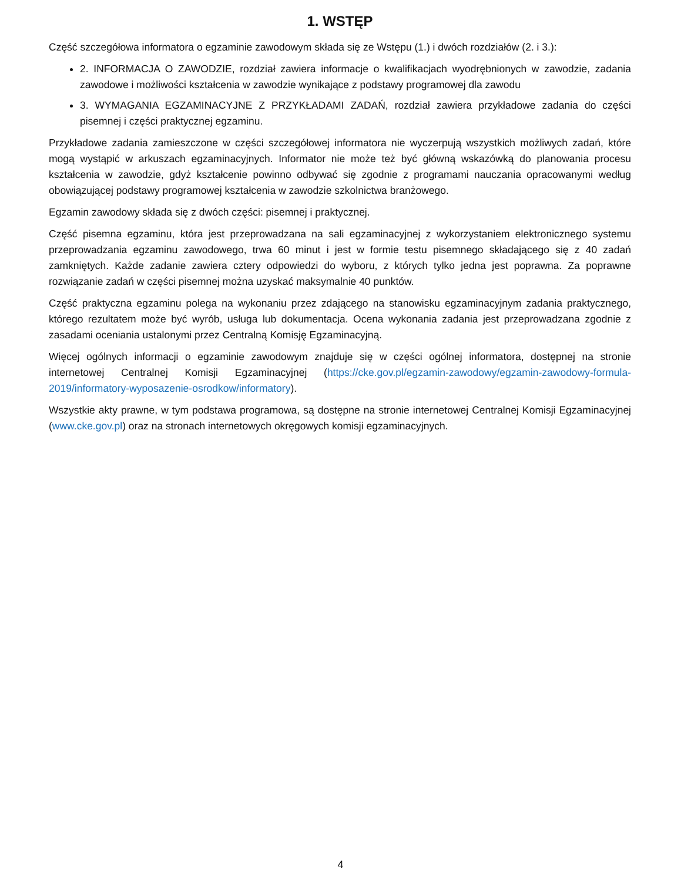1. WSTĘP
Część szczegółowa informatora o egzaminie zawodowym składa się ze Wstępu (1.) i dwóch rozdziałów (2. i 3.):
2. INFORMACJA O ZAWODZIE, rozdział zawiera informacje o kwalifikacjach wyodrębnionych w zawodzie, zadania zawodowe i możliwości kształcenia w zawodzie wynikające z podstawy programowej dla zawodu
3. WYMAGANIA EGZAMINACYJNE Z PRZYKŁADAMI ZADAŃ, rozdział zawiera przykładowe zadania do części pisemnej i części praktycznej egzaminu.
Przykładowe zadania zamieszczone w części szczegółowej informatora nie wyczerpują wszystkich możliwych zadań, które mogą wystąpić w arkuszach egzaminacyjnych. Informator nie może też być główną wskazówką do planowania procesu kształcenia w zawodzie, gdyż kształcenie powinno odbywać się zgodnie z programami nauczania opracowanymi według obowiązującej podstawy programowej kształcenia w zawodzie szkolnictwa branżowego.
Egzamin zawodowy składa się z dwóch części: pisemnej i praktycznej.
Część pisemna egzaminu, która jest przeprowadzana na sali egzaminacyjnej z wykorzystaniem elektronicznego systemu przeprowadzania egzaminu zawodowego, trwa 60 minut i jest w formie testu pisemnego składającego się z 40 zadań zamkniętych. Każde zadanie zawiera cztery odpowiedzi do wyboru, z których tylko jedna jest poprawna. Za poprawne rozwiązanie zadań w części pisemnej można uzyskać maksymalnie 40 punktów.
Część praktyczna egzaminu polega na wykonaniu przez zdającego na stanowisku egzaminacyjnym zadania praktycznego, którego rezultatem może być wyrób, usługa lub dokumentacja. Ocena wykonania zadania jest przeprowadzana zgodnie z zasadami oceniania ustalonymi przez Centralną Komisję Egzaminacyjną.
Więcej ogólnych informacji o egzaminie zawodowym znajduje się w części ogólnej informatora, dostępnej na stronie internetowej Centralnej Komisji Egzaminacyjnej (https://cke.gov.pl/egzamin-zawodowy/egzamin-zawodowy-formula-2019/informatory-wyposazenie-osrodkow/informatory).
Wszystkie akty prawne, w tym podstawa programowa, są dostępne na stronie internetowej Centralnej Komisji Egzaminacyjnej (www.cke.gov.pl) oraz na stronach internetowych okręgowych komisji egzaminacyjnych.
4